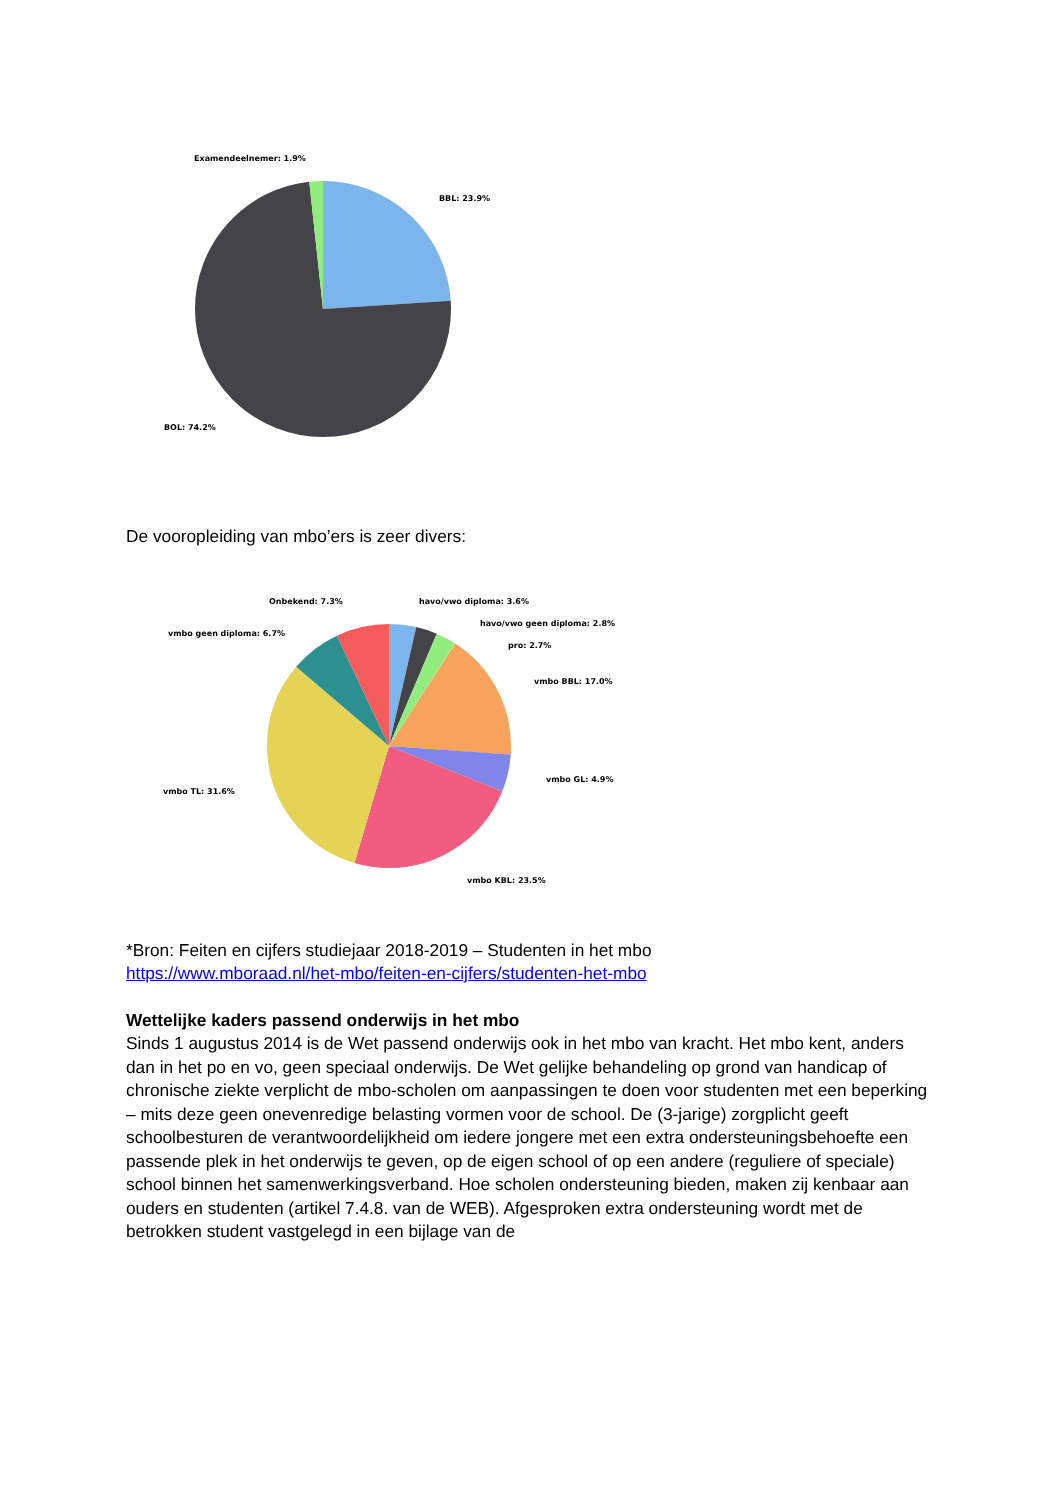Examendeelnemer: 1.9%
BBL: 23.9%
BOL: 74.2%
De vooropleiding van mbo’ers is zeer divers:
Onbekend: 7.3%
havo/vwo diploma: 3.6%
havo/vwo geen diploma: 2.8%
vmbo geen diploma: 6.7%
pro: 2.7%
vmbo BBL: 17.0%
vmbo GL: 4.9%
vmbo TL: 31.6%
vmbo KBL: 23.5%
*Bron: Feiten en cijfers studiejaar 2018-2019 – Studenten in het mbo
https://www.mboraad.nl/het-mbo/feiten-en-cijfers/studenten-het-mbo
Wettelijke kaders passend onderwijs in het mbo
Sinds 1 augustus 2014 is de Wet passend onderwijs ook in het mbo van kracht. Het mbo kent, anders dan in het po en vo, geen speciaal onderwijs. De Wet gelijke behandeling op grond van handicap of chronische ziekte verplicht de mbo-scholen om aanpassingen te doen voor studenten met een beperking – mits deze geen onevenredige belasting vormen voor de school. De (3-jarige) zorgplicht geeft schoolbesturen de verantwoordelijkheid om iedere jongere met een extra ondersteuningsbehoefte een passende plek in het onderwijs te geven, op de eigen school of op een andere (reguliere of speciale) school binnen het samenwerkingsverband. Hoe scholen ondersteuning bieden, maken zij kenbaar aan ouders en studenten (artikel 7.4.8. van de WEB). Afgesproken extra ondersteuning wordt met de betrokken student vastgelegd in een bijlage van de